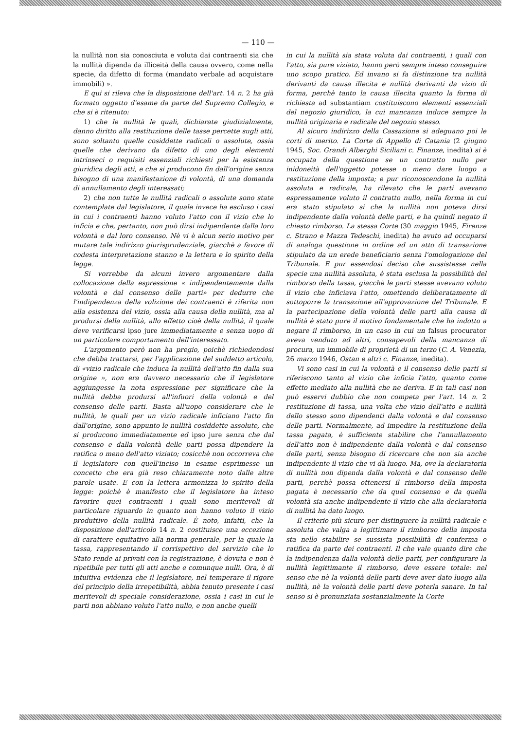— 110 —
la nullità non sia conosciuta e voluta dai contraenti sia che la nullità dipenda da illiceità della causa ovvero, come nella specie, da difetto di forma (mandato verbale ad acquistare immobili) ».
E qui si rileva che la disposizione dell'art. 14 n. 2 ha già formato oggetto d'esame da parte del Supremo Collegio, e che si è ritenuto:
1) che le nullità le quali, dichiarate giudizialmente, danno diritto alla restituzione delle tasse percette sugli atti, sono soltanto quelle cosiddette radicali o assolute, ossia quelle che derivano da difetto di uno degli elementi intrinseci o requisiti essenziali richiesti per la esistenza giuridica degli atti, e che si producono fin dall'origine senza bisogno di una manifestazione di volontà, di una domanda di annullamento degli interessati;
2) che non tutte le nullità radicali o assolute sono state contemplate dal legislatore, il quale invece ha escluso i casi in cui i contraenti hanno voluto l'atto con il vizio che lo inficia e che, pertanto, non può dirsi indipendente dalla loro volontà e dal loro consenso. Nè vi è alcun serio motivo per mutare tale indirizzo giurisprudenziale, giacchè a favore di codesta interpretazione stanno e la lettera e lo spirito della legge.
Si vorrebbe da alcuni invero argomentare dalla collocazione della espressione « indipendentemente dalla volontà e dal consenso delle parti» per dedurre che l'indipendenza della volizione dei contraenti è riferita non alla esistenza del vizio, ossia alla causa della nullità, ma al prodursi della nullità, allo effetto cioè della nullità, il quale deve verificarsi ipso jure immediatamente e senza uopo di un particolare comportamento dell'interessato.
L'argomento però non ha pregio, poichè richiedendosi che debba trattarsi, per l'applicazione del suddetto articolo, di «vizio radicale che induca la nullità dell'atto fin dalla sua origine », non era davvero necessario che il legislatore aggiungesse la nota espressione per significare che la nullità debba prodursi all'infuori della volontà e del consenso delle parti. Basta all'uopo considerare che le nullità, le quali per un vizio radicale inficiano l'atto fin dall'origine, sono appunto le nullità cosiddette assolute, che si producono immediatamente ed ipso jure senza che dal consenso e dalla volontà delle parti possa dipendere la ratifica o meno dell'atto viziato; cosicchè non occorreva che il legislatore con quell'inciso in esame esprimesse un concetto che era già reso chiaramente noto dalle altre parole usate. E con la lettera armonizza lo spirito della legge: poichè è manifesto che il legislatore ha inteso favorire quei contraenti i quali sono meritevoli di particolare riguardo in quanto non hanno voluto il vizio produttivo della nullità radicale. È noto, infatti, che la disposizione dell'articolo 14 n. 2 costituisce una eccezione di carattere equitativo alla norma generale, per la quale la tassa, rappresentando il corrispettivo del servizio che lo Stato rende ai privati con la registrazione, è dovuta e non è ripetibile per tutti gli atti anche e comunque nulli. Ora, è di intuitiva evidenza che il legislatore, nel temperare il rigore del principio della irrepetibilità, abbia tenuto presente i casi meritevoli di speciale considerazione, ossia i casi in cui le parti non abbiano voluto l'atto nullo, e non anche quelli
in cui la nullità sia stata voluta dai contraenti, i quali con l'atto, sia pure viziato, hanno però sempre inteso conseguire uno scopo pratico. Ed invano si fa distinzione tra nullità derivanti da causa illecita e nullità derivanti da vizio di forma, perchè tanto la causa illecita quanto la forma di richiesta ad substantiam costituiscono elementi essenziali del negozio giuridico, la cui mancanza induce sempre la nullità originaria e radicale del negozio stesso.
Al sicuro indirizzo della Cassazione si adeguano poi le corti di merito. La Corte di Appello di Catania (2 giugno 1945, Soc. Grandi Alberghi Siciliani c. Finanze, inedita) si è occupata della questione se un contratto nullo per inidoneità dell'oggetto potesse o meno dare luogo a restituzione della imposta; e pur riconoscendone la nullità assoluta e radicale, ha rilevato che le parti avevano espressamente voluto il contratto nullo, nella forma in cui era stato stipulato si che la nullità non poteva dirsi indipendente dalla volontà delle parti, e ha quindi negato il chiesto rimborso. La stessa Corte (30 maggio 1945, Firenze c. Strano e Mazza Tedeschi, inedita) ha avuto ad occuparsi di analoga questione in ordine ad un atto di transazione stipulato da un erede beneficiario senza l'omologazione del Tribunale. E pur essendosi deciso che sussistesse nella specie una nullità assoluta, è stata esclusa la possibilità del rimborso della tassa, giacchè le parti stesse avevano voluto il vizio che inficiava l'atto, omettendo deliberatamente di sottoporre la transazione all'approvazione del Tribunale. E la partecipazione della volontà delle parti alla causa di nullità è stato pure il motivo fondamentale che ha indotto a negare il rimborso, in un caso in cui un falsus procurator aveva venduto ad altri, consapevoli della mancanza di procura, un immobile di proprietà di un terzo (C. A. Venezia, 26 marzo 1946, Ostan e altri c. Finanze, inedita).
Vi sono casi in cui la volontà e il consenso delle parti si riferiscono tanto al vizio che inficia l'atto, quanto come effetto mediato alla nullità che ne deriva. E in tali casi non può esservi dubbio che non competa per l'art. 14 n. 2 restituzione di tassa, una volta che vizio dell'atto e nullità dello stesso sono dipendenti dalla volontà e dal consenso delle parti. Normalmente, ad impedire la restituzione della tassa pagata, è sufficiente stabilire che l'annullamento dell'atto non è indipendente dalla volontà e dal consenso delle parti, senza bisogno di ricercare che non sia anche indipendente il vizio che vi dà luogo. Ma, ove la declaratoria di nullità non dipenda dalla volontà e dal consenso delle parti, perchè possa ottenersi il rimborso della imposta pagata è necessario che da quel consenso e da quella volontà sia anche indipendente il vizio che alla declaratoria di nullità ha dato luogo.
Il criterio più sicuro per distinguere la nullità radicale e assoluta che valga a legittimare il rimborso della imposta sta nello stabilire se sussista possibilità di conferma o ratifica da parte dei contraenti. Il che vale quanto dire che la indipendenza dalla volontà delle parti, per configurare la nullità legittimante il rimborso, deve essere totale: nel senso che nè la volontà delle parti deve aver dato luogo alla nullità, nè la volontà delle parti deve poterla sanare. In tal senso si è pronunziata sostanzialmente la Corte